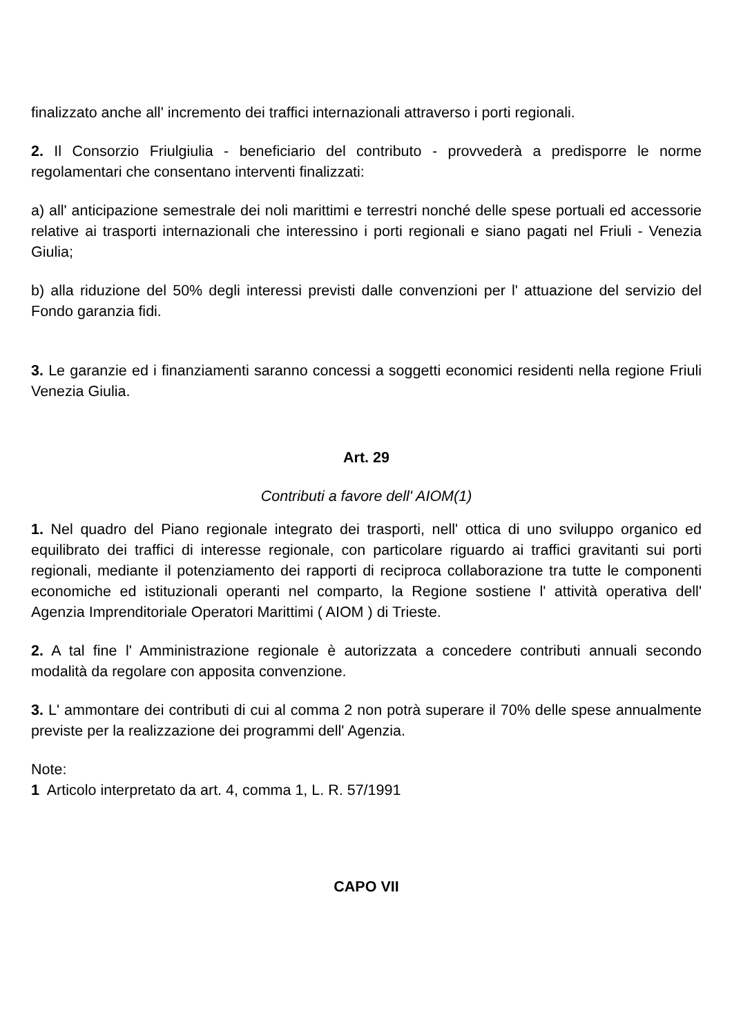finalizzato anche all' incremento dei traffici internazionali attraverso i porti regionali.
2. Il Consorzio Friulgiulia - beneficiario del contributo - provvederà a predisporre le norme regolamentari che consentano interventi finalizzati:
a) all' anticipazione semestrale dei noli marittimi e terrestri nonché delle spese portuali ed accessorie relative ai trasporti internazionali che interessino i porti regionali e siano pagati nel Friuli - Venezia Giulia;
b) alla riduzione del 50% degli interessi previsti dalle convenzioni per l' attuazione del servizio del Fondo garanzia fidi.
3. Le garanzie ed i finanziamenti saranno concessi a soggetti economici residenti nella regione Friuli Venezia Giulia.
Art. 29
Contributi a favore dell' AIOM(1)
1. Nel quadro del Piano regionale integrato dei trasporti, nell' ottica di uno sviluppo organico ed equilibrato dei traffici di interesse regionale, con particolare riguardo ai traffici gravitanti sui porti regionali, mediante il potenziamento dei rapporti di reciproca collaborazione tra tutte le componenti economiche ed istituzionali operanti nel comparto, la Regione sostiene l' attività operativa dell' Agenzia Imprenditoriale Operatori Marittimi ( AIOM ) di Trieste.
2. A tal fine l' Amministrazione regionale è autorizzata a concedere contributi annuali secondo modalità da regolare con apposita convenzione.
3. L' ammontare dei contributi di cui al comma 2 non potrà superare il 70% delle spese annualmente previste per la realizzazione dei programmi dell' Agenzia.
Note:
1 Articolo interpretato da art. 4, comma 1, L. R. 57/1991
CAPO VII